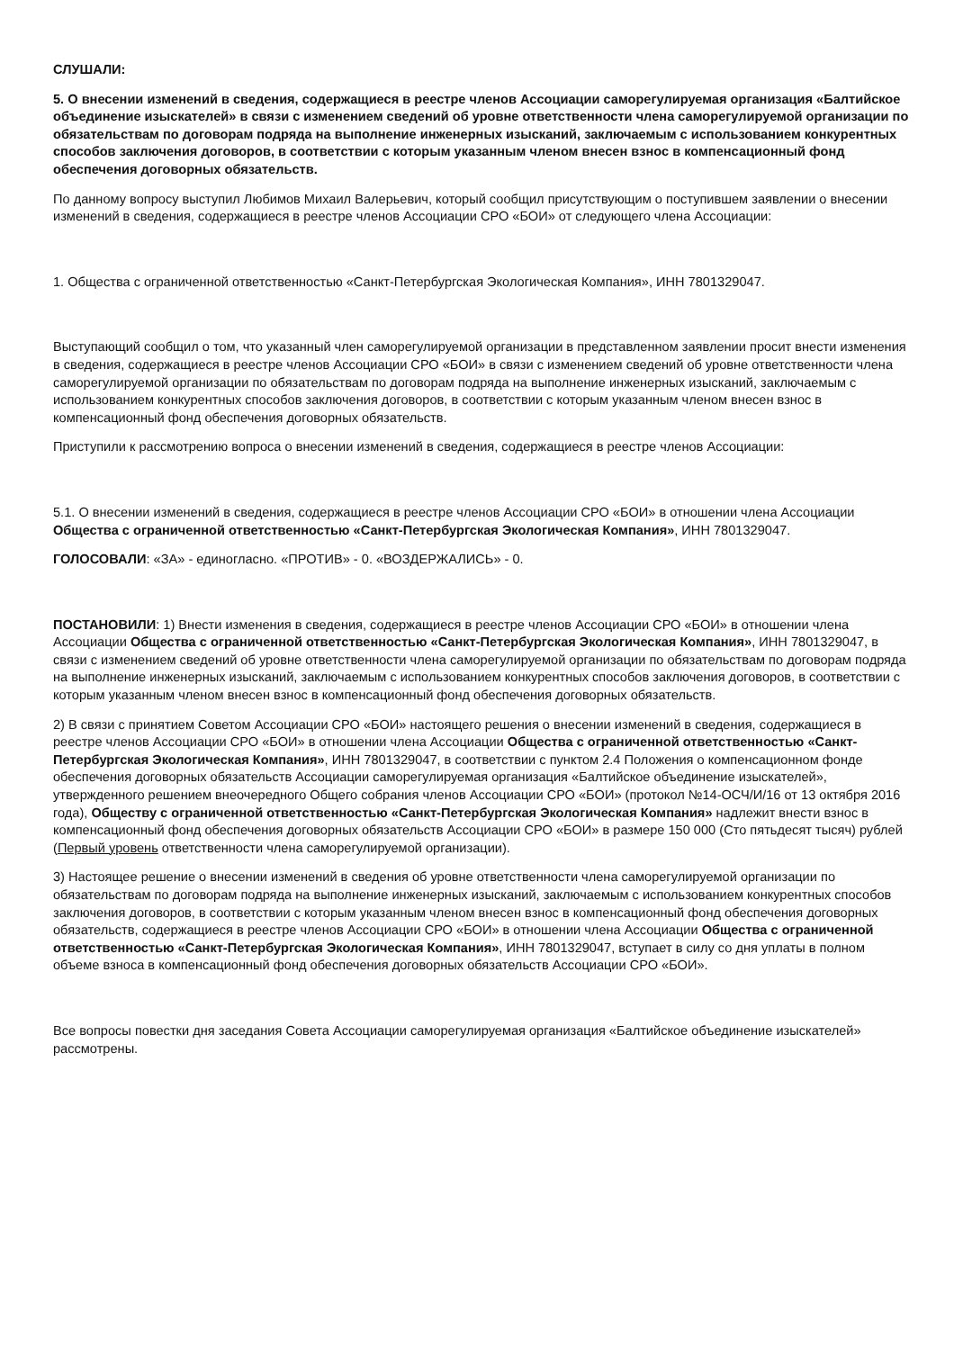СЛУШАЛИ:
5. О внесении изменений в сведения, содержащиеся в реестре членов Ассоциации саморегулируемая организация «Балтийское объединение изыскателей» в связи с изменением сведений об уровне ответственности члена саморегулируемой организации по обязательствам по договорам подряда на выполнение инженерных изысканий, заключаемым с использованием конкурентных способов заключения договоров, в соответствии с которым указанным членом внесен взнос в компенсационный фонд обеспечения договорных обязательств.
По данному вопросу выступил Любимов Михаил Валерьевич, который сообщил присутствующим о поступившем заявлении о внесении изменений в сведения, содержащиеся в реестре членов Ассоциации СРО «БОИ» от следующего члена Ассоциации:
1. Общества с ограниченной ответственностью «Санкт-Петербургская Экологическая Компания», ИНН 7801329047.
Выступающий сообщил о том, что указанный член саморегулируемой организации в представленном заявлении просит внести изменения в сведения, содержащиеся в реестре членов Ассоциации СРО «БОИ» в связи с изменением сведений об уровне ответственности члена саморегулируемой организации по обязательствам по договорам подряда на выполнение инженерных изысканий, заключаемым с использованием конкурентных способов заключения договоров, в соответствии с которым указанным членом внесен взнос в компенсационный фонд обеспечения договорных обязательств.
Приступили к рассмотрению вопроса о внесении изменений в сведения, содержащиеся в реестре членов Ассоциации:
5.1. О внесении изменений в сведения, содержащиеся в реестре членов Ассоциации СРО «БОИ» в отношении члена Ассоциации Общества с ограниченной ответственностью «Санкт-Петербургская Экологическая Компания», ИНН 7801329047.
ГОЛОСОВАЛИ: «ЗА» - единогласно. «ПРОТИВ» - 0. «ВОЗДЕРЖАЛИСЬ» - 0.
ПОСТАНОВИЛИ: 1) Внести изменения в сведения, содержащиеся в реестре членов Ассоциации СРО «БОИ» в отношении члена Ассоциации Общества с ограниченной ответственностью «Санкт-Петербургская Экологическая Компания», ИНН 7801329047, в связи с изменением сведений об уровне ответственности члена саморегулируемой организации по обязательствам по договорам подряда на выполнение инженерных изысканий, заключаемым с использованием конкурентных способов заключения договоров, в соответствии с которым указанным членом внесен взнос в компенсационный фонд обеспечения договорных обязательств.
2) В связи с принятием Советом Ассоциации СРО «БОИ» настоящего решения о внесении изменений в сведения, содержащиеся в реестре членов Ассоциации СРО «БОИ» в отношении члена Ассоциации Общества с ограниченной ответственностью «Санкт-Петербургская Экологическая Компания», ИНН 7801329047, в соответствии с пунктом 2.4 Положения о компенсационном фонде обеспечения договорных обязательств Ассоциации саморегулируемая организация «Балтийское объединение изыскателей», утвержденного решением внеочередного Общего собрания членов Ассоциации СРО «БОИ» (протокол №14-ОСЧ/И/16 от 13 октября 2016 года), Обществу с ограниченной ответственностью «Санкт-Петербургская Экологическая Компания» надлежит внести взнос в компенсационный фонд обеспечения договорных обязательств Ассоциации СРО «БОИ» в размере 150 000 (Сто пятьдесят тысяч) рублей (Первый уровень ответственности члена саморегулируемой организации).
3) Настоящее решение о внесении изменений в сведения об уровне ответственности члена саморегулируемой организации по обязательствам по договорам подряда на выполнение инженерных изысканий, заключаемым с использованием конкурентных способов заключения договоров, в соответствии с которым указанным членом внесен взнос в компенсационный фонд обеспечения договорных обязательств, содержащиеся в реестре членов Ассоциации СРО «БОИ» в отношении члена Ассоциации Общества с ограниченной ответственностью «Санкт-Петербургская Экологическая Компания», ИНН 7801329047, вступает в силу со дня уплаты в полном объеме взноса в компенсационный фонд обеспечения договорных обязательств Ассоциации СРО «БОИ».
Все вопросы повестки дня заседания Совета Ассоциации саморегулируемая организация «Балтийское объединение изыскателей» рассмотрены.